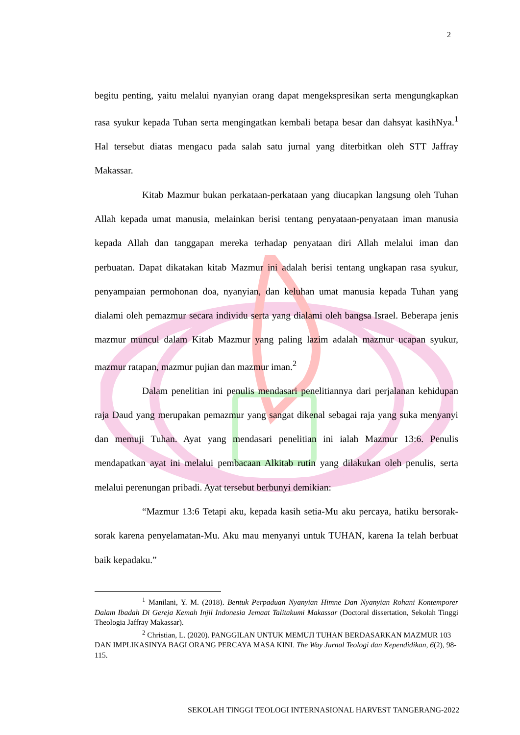2
begitu penting, yaitu melalui nyanyian orang dapat mengekspresikan serta mengungkapkan rasa syukur kepada Tuhan serta mengingatkan kembali betapa besar dan dahsyat kasihNya.<sup>1</sup> Hal tersebut diatas mengacu pada salah satu jurnal yang diterbitkan oleh STT Jaffray Makassar.
Kitab Mazmur bukan perkataan-perkataan yang diucapkan langsung oleh Tuhan Allah kepada umat manusia, melainkan berisi tentang penyataan-penyataan iman manusia kepada Allah dan tanggapan mereka terhadap penyataan diri Allah melalui iman dan perbuatan. Dapat dikatakan kitab Mazmur ini adalah berisi tentang ungkapan rasa syukur, penyampaian permohonan doa, nyanyian, dan keluhan umat manusia kepada Tuhan yang dialami oleh pemazmur secara individu serta yang dialami oleh bangsa Israel. Beberapa jenis mazmur muncul dalam Kitab Mazmur yang paling lazim adalah mazmur ucapan syukur, mazmur ratapan, mazmur pujian dan mazmur iman.<sup>2</sup>
Dalam penelitian ini penulis mendasari penelitiannya dari perjalanan kehidupan raja Daud yang merupakan pemazmur yang sangat dikenal sebagai raja yang suka menyanyi dan memuji Tuhan. Ayat yang mendasari penelitian ini ialah Mazmur 13:6. Penulis mendapatkan ayat ini melalui pembacaan Alkitab rutin yang dilakukan oleh penulis, serta melalui perenungan pribadi. Ayat tersebut berbunyi demikian:
“Mazmur 13:6 Tetapi aku, kepada kasih setia-Mu aku percaya, hatiku bersorak-sorak karena penyelamatan-Mu. Aku mau menyanyi untuk TUHAN, karena Ia telah berbuat baik kepadaku.”
<sup>1</sup> Manilani, Y. M. (2018). Bentuk Perpaduan Nyanyian Himne Dan Nyanyian Rohani Kontemporer Dalam Ibadah Di Gereja Kemah Injil Indonesia Jemaat Talitakumi Makassar (Doctoral dissertation, Sekolah Tinggi Theologia Jaffray Makassar).
<sup>2</sup> Christian, L. (2020). PANGGILAN UNTUK MEMUJI TUHAN BERDASARKAN MAZMUR 103 DAN IMPLIKASINYA BAGI ORANG PERCAYA MASA KINI. The Way Jurnal Teologi dan Kependidikan, 6(2), 98-115.
SEKOLAH TINGGI TEOLOGI INTERNASIONAL HARVEST TANGERANG-2022